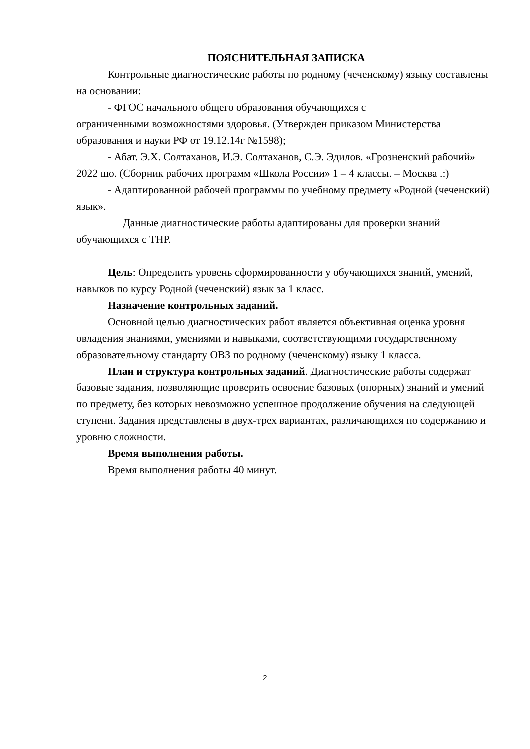ПОЯСНИТЕЛЬНАЯ ЗАПИСКА
Контрольные диагностические работы по родному (чеченскому) языку составлены на основании:
- ФГОС начального общего образования обучающихся с
ограниченными возможностями здоровья. (Утвержден приказом Министерства образования и науки РФ от 19.12.14г №1598);
- Абат. Э.Х. Солтаханов, И.Э. Солтаханов, С.Э. Эдилов. «Грозненский рабочий» 2022 шо. (Сборник рабочих программ «Школа России» 1 – 4 классы. – Москва .:)
- Адаптированной рабочей программы по учебному предмету «Родной (чеченский) язык».
Данные диагностические работы адаптированы для проверки знаний обучающихся с ТНР.
Цель: Определить уровень сформированности у обучающихся знаний, умений, навыков по курсу Родной (чеченский) язык за 1 класс.
Назначение контрольных заданий.
Основной целью диагностических работ является объективная оценка уровня овладения знаниями, умениями и навыками, соответствующими государственному образовательному стандарту ОВЗ по родному (чеченскому) языку 1 класса.
План и структура контрольных заданий. Диагностические работы содержат базовые задания, позволяющие проверить освоение базовых (опорных) знаний и умений по предмету, без которых невозможно успешное продолжение обучения на следующей ступени. Задания представлены в двух-трех вариантах, различающихся по содержанию и уровню сложности.
Время выполнения работы.
Время выполнения работы 40 минут.
2